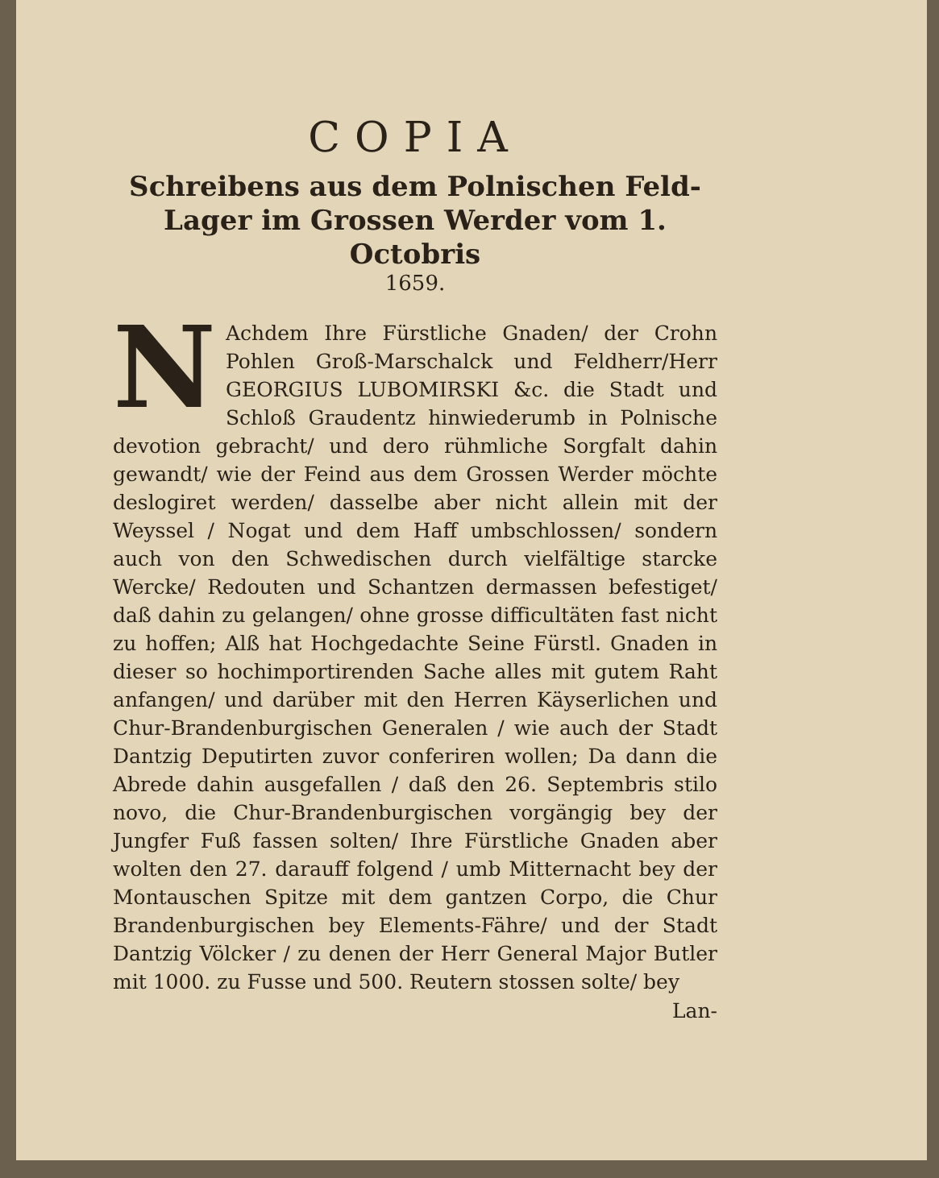COPIA
Schreibens aus dem Polnischen Feld-Lager im Grossen Werder vom 1. Octobris
1659.
NAchdem Ihre Fürstliche Gnaden/ der Crohn Pohlen Groß-Marschalck und Feldherr/Herr GEORGIUS LUBOMIRSKI &c. die Stadt und Schloß Graudentz hinwiederumb in Polnische devotion gebracht/ und dero rühmliche Sorgfalt dahin gewandt/ wie der Feind aus dem Grossen Werder möchte deslogiret werden/ dasselbe aber nicht allein mit der Weyssel / Nogat und dem Haff umbschlossen/ sondern auch von den Schwedischen durch vielfältige starcke Wercke/ Redouten und Schantzen dermassen befestiget/ daß dahin zu gelangen/ ohne grosse difficultäten fast nicht zu hoffen; Alß hat Hochgedachte Seine Fürstl. Gnaden in dieser so hochimportirenden Sache alles mit gutem Raht anfangen/ und darüber mit den Herren Käyserlichen und Chur-Brandenburgischen Generalen / wie auch der Stadt Dantzig Deputirten zuvor conferiren wollen; Da dann die Abrede dahin ausgefallen / daß den 26. Septembris stilo novo, die Chur-Brandenburgischen vorgängig bey der Jungfer Fuß fassen solten/ Ihre Fürstliche Gnaden aber wolten den 27. darauff folgend / umb Mitternacht bey der Montauschen Spitze mit dem gantzen Corpo, die Chur Brandenburgischen bey Elements-Fähre/ und der Stadt Dantzig Völcker / zu denen der Herr General Major Butler mit 1000. zu Fusse und 500. Reutern stossen solte/ bey
Lan-